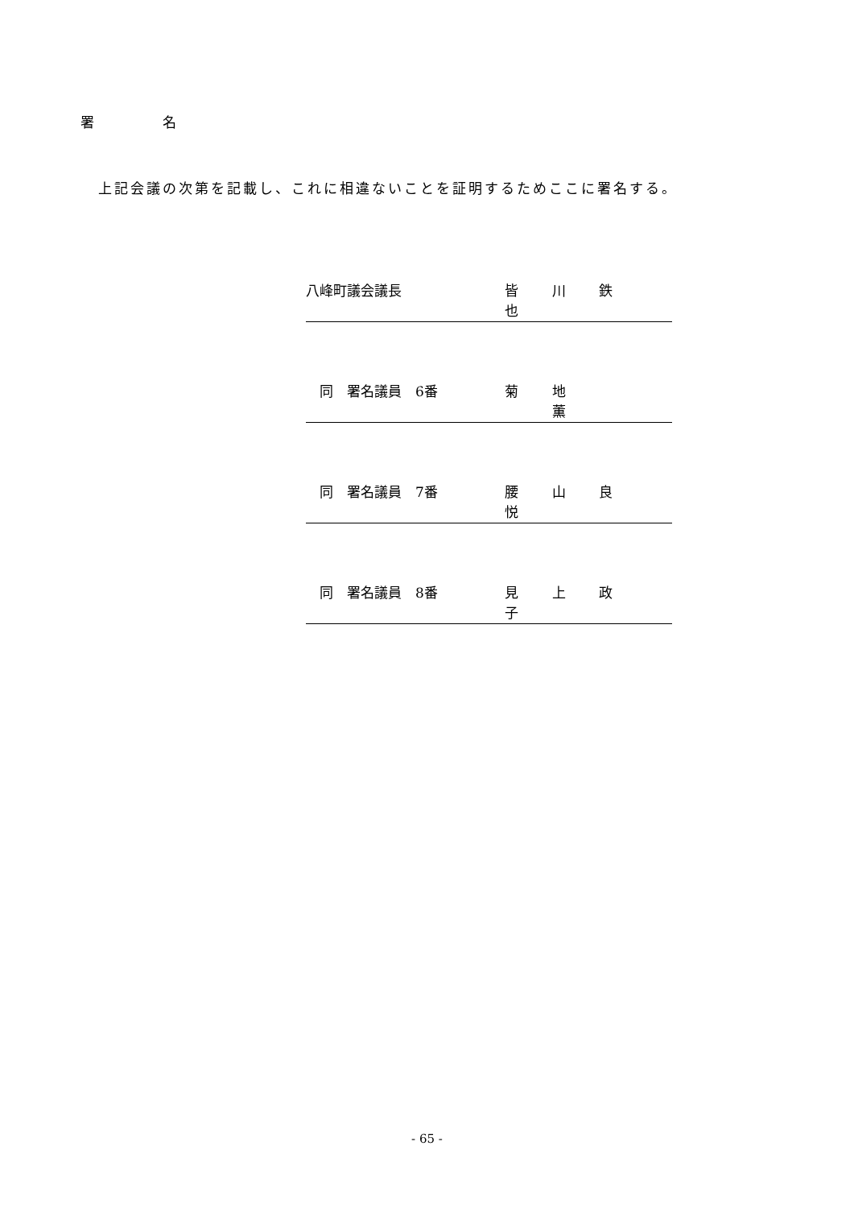署 名
上記会議の次第を記載し、これに相違ないことを証明するためここに署名する。
八峰町議会議長 皆 川 鉄 也
　同　署名議員　6番 菊 地 　 薫
　同　署名議員　7番 腰 山 良 悦
　同　署名議員　8番 見 上 政 子
- 65 -